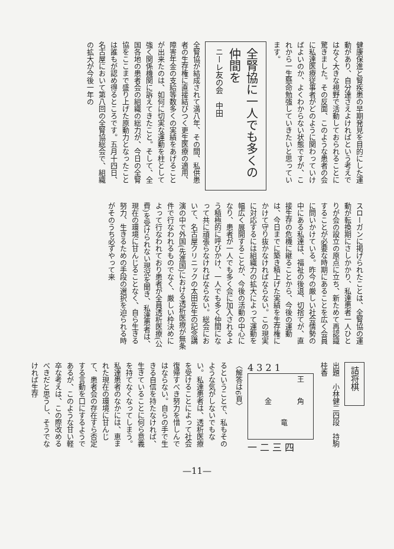健康保進と腎疾患の早期発見を目的にした運動があり、自分達さえよければという考えではなく大きな視野で活動しておられることに驚きました。その反面、このような患者の会に私達医療従事者がどのように関わっていけばよいのか、よくわからない状態ですが、これから一生懸命勉強していきたいと思っています。
全腎協に一人でも多くの仲間を
ニーレ友の会　中田
全腎協が結成されて満八年、その間、私供患者の生存権に直接結びつく更生医療の適用、障害年金の支給等数多くの実績をあげることが出来たのは、如何に切実な運動を柱として強く関係機関に訴えてきたこと。そして、全国各地の患者会の組織の総力が、今日の全腎協をここまで盛り上げた原動力となったことは誰もが認め得るところです。五月十四日、名古屋において第八回の全腎協総会で、組織の拡大が今後一年の
スローガンに掲げられたことは、全腎協の運動が転換期にさしかかり、私達患者一人ひとりが会の設立の原点に立ち、新ためて再認識することが必要な時期にあることを広く会員に問いかけている。昨今の厳しい社会情勢の中にある私達は、福祉の後退、切捨てが、直接生存の危機に継ることから、今後の運動は、今日までに築き積上げた実績を生存権にかけて守り抜かなければならない。この現実に対応するには組織力の拡大によって運動を幅広く展開することが、今後の活動の中心になり、患者が一人でも多く会に加入されるよう積極的に呼びかけ、一人でも多く仲間になって共に頑張らなければならない。総会において、名古屋クリニックの太田先生の記念講演の中で外国(先進国)における透析医療が無条件で行なわれるものでなく、厳しい枠決めによって行なわれており患者が全員透析医療(公費)を受けられない現況を聞き、私達患者は、現在の環境に甘んじることなく、自ら生きる努力、生きるための手段の選択を迫られる時がそのうち必ずやって来
詰将棋
出題　小林健二四段　持駒　桂香
4 3 2 1
王 金 角 竜
一 二 三 四
〈解答は6頁〉
るということで、私もそのような気がしないでもない。私達患者は、透析医療を受けることによって社会復帰すべき努力を惜しんではならない。自らの手で生きる自信を持たなければ、生きていることに何ら意義を持てなくなってしまう。私達患者のなかには、恵まれた現在の環境に甘んじて、患者会の存在すら否定する言動を口にするようであるが、このような甘い軽卒な考えは、この際改めるべきだと思うし、そうでなければ生存
—11—